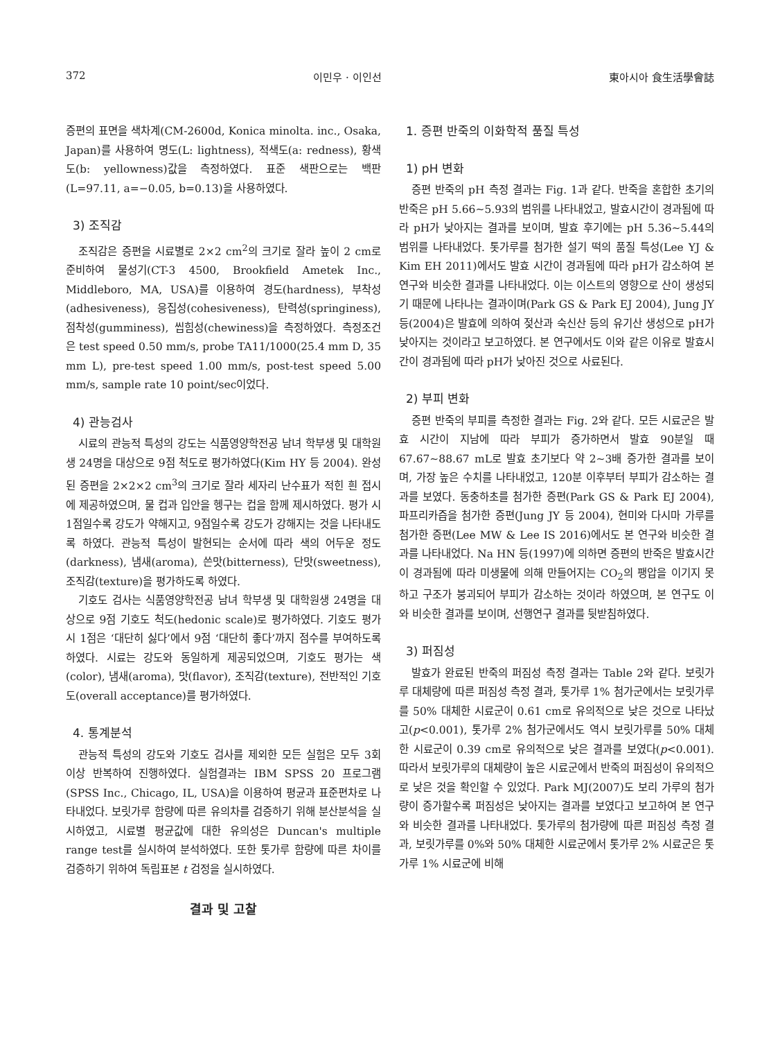372 이민우 · 이인선 東아시아 食生活學會誌
증편의 표면을 색차계(CM-2600d, Konica minolta. inc., Osaka, Japan)를 사용하여 명도(L: lightness), 적색도(a: redness), 황색도(b: yellowness)값을 측정하였다. 표준 색판으로는 백판(L=97.11, a=−0.05, b=0.13)을 사용하였다.
3) 조직감
조직감은 증편을 시료별로 2×2 cm<sup>2</sup>의 크기로 잘라 높이 2 cm로 준비하여 물성기(CT-3 4500, Brookfield Ametek Inc., Middleboro, MA, USA)를 이용하여 경도(hardness), 부착성(adhesiveness), 응집성(cohesiveness), 탄력성(springiness), 점착성(gumminess), 씹힘성(chewiness)을 측정하였다. 측정조건은 test speed 0.50 mm/s, probe TA11/1000(25.4 mm D, 35 mm L), pre-test speed 1.00 mm/s, post-test speed 5.00 mm/s, sample rate 10 point/sec이었다.
4) 관능검사
시료의 관능적 특성의 강도는 식품영양학전공 남녀 학부생 및 대학원생 24명을 대상으로 9점 척도로 평가하였다(Kim HY 등 2004). 완성된 증편을 2×2×2 cm<sup>3</sup>의 크기로 잘라 세자리 난수표가 적힌 흰 접시에 제공하였으며, 물 컵과 입안을 헹구는 컵을 함께 제시하였다. 평가 시 1점일수록 강도가 약해지고, 9점일수록 강도가 강해지는 것을 나타내도록 하였다. 관능적 특성이 발현되는 순서에 따라 색의 어두운 정도(darkness), 냄새(aroma), 쓴맛(bitterness), 단맛(sweetness), 조직감(texture)을 평가하도록 하였다.
기호도 검사는 식품영양학전공 남녀 학부생 및 대학원생 24명을 대상으로 9점 기호도 척도(hedonic scale)로 평가하였다. 기호도 평가 시 1점은 ‘대단히 싫다’에서 9점 ‘대단히 좋다’까지 점수를 부여하도록 하였다. 시료는 강도와 동일하게 제공되었으며, 기호도 평가는 색(color), 냄새(aroma), 맛(flavor), 조직감(texture), 전반적인 기호도(overall acceptance)를 평가하였다.
4. 통계분석
관능적 특성의 강도와 기호도 검사를 제외한 모든 실험은 모두 3회 이상 반복하여 진행하였다. 실험결과는 IBM SPSS 20 프로그램(SPSS Inc., Chicago, IL, USA)을 이용하여 평균과 표준편차로 나타내었다. 보릿가루 함량에 따른 유의차를 검증하기 위해 분산분석을 실시하였고, 시료별 평균값에 대한 유의성은 Duncan's multiple range test를 실시하여 분석하였다. 또한 톳가루 함량에 따른 차이를 검증하기 위하여 독립표본 t 검정을 실시하였다.
결과 및 고찰
1. 증편 반죽의 이화학적 품질 특성
1) pH 변화
증편 반죽의 pH 측정 결과는 Fig. 1과 같다. 반죽을 혼합한 초기의 반죽은 pH 5.66∼5.93의 범위를 나타내었고, 발효시간이 경과됨에 따라 pH가 낮아지는 결과를 보이며, 발효 후기에는 pH 5.36∼5.44의 범위를 나타내었다. 톳가루를 첨가한 설기 떡의 품질 특성(Lee YJ & Kim EH 2011)에서도 발효 시간이 경과됨에 따라 pH가 감소하여 본 연구와 비슷한 결과를 나타내었다. 이는 이스트의 영향으로 산이 생성되기 때문에 나타나는 결과이며(Park GS & Park EJ 2004), Jung JY 등(2004)은 발효에 의하여 젖산과 숙신산 등의 유기산 생성으로 pH가 낮아지는 것이라고 보고하였다. 본 연구에서도 이와 같은 이유로 발효시간이 경과됨에 따라 pH가 낮아진 것으로 사료된다.
2) 부피 변화
증편 반죽의 부피를 측정한 결과는 Fig. 2와 같다. 모든 시료군은 발효 시간이 지남에 따라 부피가 증가하면서 발효 90분일 때 67.67∼88.67 mL로 발효 초기보다 약 2∼3배 증가한 결과를 보이며, 가장 높은 수치를 나타내었고, 120분 이후부터 부피가 감소하는 결과를 보였다. 동충하초를 첨가한 증편(Park GS & Park EJ 2004), 파프리카즙을 첨가한 증편(Jung JY 등 2004), 현미와 다시마 가루를 첨가한 증편(Lee MW & Lee IS 2016)에서도 본 연구와 비슷한 결과를 나타내었다. Na HN 등(1997)에 의하면 증편의 반죽은 발효시간이 경과됨에 따라 미생물에 의해 만들어지는 CO<sub>2</sub>의 팽압을 이기지 못하고 구조가 붕괴되어 부피가 감소하는 것이라 하였으며, 본 연구도 이와 비슷한 결과를 보이며, 선행연구 결과를 뒷받침하였다.
3) 퍼짐성
발효가 완료된 반죽의 퍼짐성 측정 결과는 Table 2와 같다. 보릿가루 대체량에 따른 퍼짐성 측정 결과, 톳가루 1% 첨가군에서는 보릿가루를 50% 대체한 시료군이 0.61 cm로 유의적으로 낮은 것으로 나타났고(p<0.001), 톳가루 2% 첨가군에서도 역시 보릿가루를 50% 대체한 시료군이 0.39 cm로 유의적으로 낮은 결과를 보였다(p<0.001). 따라서 보릿가루의 대체량이 높은 시료군에서 반죽의 퍼짐성이 유의적으로 낮은 것을 확인할 수 있었다. Park MJ(2007)도 보리 가루의 첨가량이 증가할수록 퍼짐성은 낮아지는 결과를 보였다고 보고하여 본 연구와 비슷한 결과를 나타내었다. 톳가루의 첨가량에 따른 퍼짐성 측정 결과, 보릿가루를 0%와 50% 대체한 시료군에서 톳가루 2% 시료군은 톳가루 1% 시료군에 비해